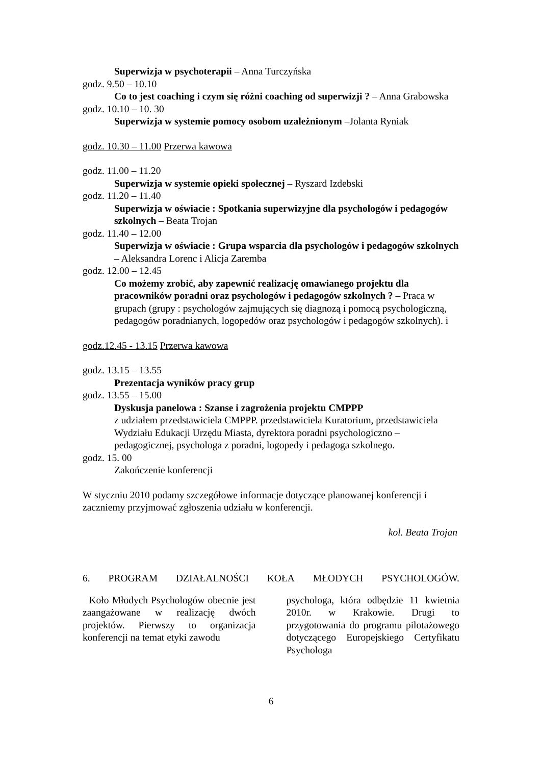Superwizja w psychoterapii – Anna Turczyńska
godz. 9.50 – 10.10
Co to jest coaching i czym się różni coaching od superwizji ? – Anna Grabowska
godz. 10.10 – 10. 30
Superwizja w systemie pomocy osobom uzależnionym –Jolanta Ryniak
godz. 10.30 – 11.00 Przerwa kawowa
godz. 11.00 – 11.20
Superwizja w systemie opieki społecznej – Ryszard Izdebski
godz. 11.20 – 11.40
Superwizja w oświacie : Spotkania superwizyjne dla psychologów i pedagogów szkolnych – Beata Trojan
godz. 11.40 – 12.00
Superwizja w oświacie : Grupa wsparcia dla psychologów i pedagogów szkolnych – Aleksandra Lorenc i Alicja Zaremba
godz. 12.00 – 12.45
Co możemy zrobić, aby zapewnić realizację omawianego projektu dla pracowników poradni oraz psychologów i pedagogów szkolnych ? – Praca w grupach (grupy : psychologów zajmujących się diagnozą i pomocą psychologiczną, pedagogów poradnianych, logopedów oraz psychologów i pedagogów szkolnych). i
godz.12.45 - 13.15 Przerwa kawowa
godz. 13.15 – 13.55
Prezentacja wyników pracy grup
godz. 13.55 – 15.00
Dyskusja panelowa : Szanse i zagrożenia projektu CMPPP
z udziałem przedstawiciela CMPPP. przedstawiciela Kuratorium, przedstawiciela Wydziału Edukacji Urzędu Miasta, dyrektora poradni psychologiczno – pedagogicznej, psychologa z poradni, logopedy i pedagoga szkolnego.
godz. 15. 00
Zakończenie konferencji
W styczniu 2010 podamy szczegółowe informacje dotyczące planowanej konferencji i zaczniemy przyjmować zgłoszenia udziału w konferencji.
kol. Beata Trojan
6. PROGRAM DZIAŁALNOŚCI KOŁA MŁODYCH PSYCHOLOGÓW.
Koło Młodych Psychologów obecnie jest zaangażowane w realizację dwóch projektów. Pierwszy to organizacja konferencji na temat etyki zawodu
psychologa, która odbędzie 11 kwietnia 2010r. w Krakowie. Drugi to przygotowania do programu pilotażowego dotyczącego Europejskiego Certyfikatu Psychologa
6